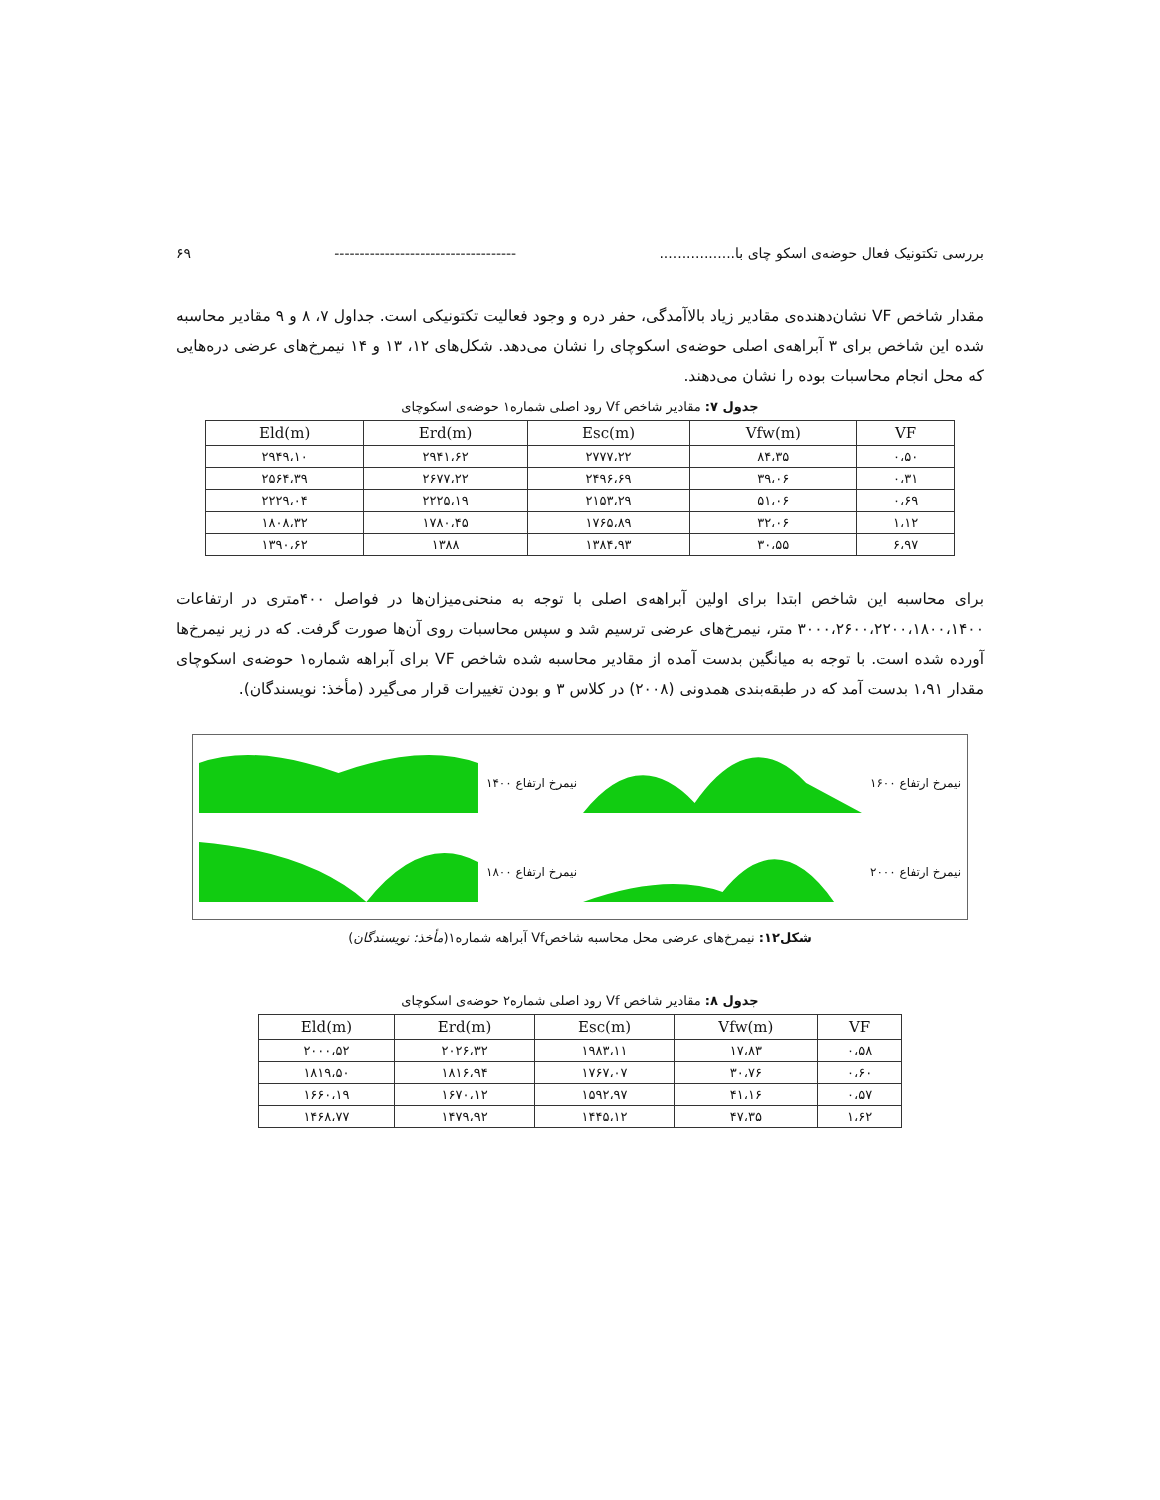بررسی تکتونیک فعال حوضه‌ی اسکو چای با................. ------------------------------------ ۶۹
مقدار شاخص VF نشان‌دهنده‌ی مقادیر زیاد بالاآمدگی، حفر دره و وجود فعالیت تکتونیکی است. جداول ۷، ۸ و ۹ مقادیر محاسبه شده این شاخص برای ۳ آبراهه‌ی اصلی حوضه‌ی اسکوچای را نشان می‌دهد. شکل‌های ۱۲، ۱۳ و ۱۴ نیمرخ‌های عرضی دره‌هایی که محل انجام محاسبات بوده را نشان می‌دهند.
جدول ۷: مقادیر شاخص Vf رود اصلی شماره۱ حوضه‌ی اسکوچای
| VF | Vfw(m) | Esc(m) | Erd(m) | Eld(m) |
| --- | --- | --- | --- | --- |
| ۰،۵۰ | ۸۴،۳۵ | ۲۷۷۷،۲۲ | ۲۹۴۱،۶۲ | ۲۹۴۹،۱۰ |
| ۰،۳۱ | ۳۹،۰۶ | ۲۴۹۶،۶۹ | ۲۶۷۷،۲۲ | ۲۵۶۴،۳۹ |
| ۰،۶۹ | ۵۱،۰۶ | ۲۱۵۳،۲۹ | ۲۲۲۵،۱۹ | ۲۲۲۹،۰۴ |
| ۱،۱۲ | ۳۲،۰۶ | ۱۷۶۵،۸۹ | ۱۷۸۰،۴۵ | ۱۸۰۸،۳۲ |
| ۶،۹۷ | ۳۰،۵۵ | ۱۳۸۴،۹۳ | ۱۳۸۸ | ۱۳۹۰،۶۲ |
برای محاسبه این شاخص ابتدا برای اولین آبراهه‌ی اصلی با توجه به منحنی‌میزان‌ها در فواصل ۴۰۰متری در ارتفاعات ۳۰۰۰،۲۶۰۰،۲۲۰۰،۱۸۰۰،۱۴۰۰ متر، نیمرخ‌های عرضی ترسیم شد و سپس محاسبات روی آن‌ها صورت گرفت. که در زیر نیمرخ‌ها آورده شده است. با توجه به میانگین بدست آمده از مقادیر محاسبه شده شاخص VF برای آبراهه شماره۱ حوضه‌ی اسکوچای مقدار ۱،۹۱ بدست آمد که در طبقه‌بندی همدونی (۲۰۰۸) در کلاس ۳ و بودن تغییرات قرار می‌گیرد (مأخذ: نویسندگان).
نیمرخ ارتفاع ۱۶۰۰
نیمرخ ارتفاع ۱۴۰۰
نیمرخ ارتفاع ۲۰۰۰
نیمرخ ارتفاع ۱۸۰۰
شکل۱۲: نیمرخ‌های عرضی محل محاسبه شاخصVf آبراهه شماره۱(مأخذ: نویسندگان)
جدول ۸: مقادیر شاخص Vf رود اصلی شماره۲ حوضه‌ی اسکوچای
| VF | Vfw(m) | Esc(m) | Erd(m) | Eld(m) |
| --- | --- | --- | --- | --- |
| ۰،۵۸ | ۱۷،۸۳ | ۱۹۸۳،۱۱ | ۲۰۲۶،۳۲ | ۲۰۰۰،۵۲ |
| ۰،۶۰ | ۳۰،۷۶ | ۱۷۶۷،۰۷ | ۱۸۱۶،۹۴ | ۱۸۱۹،۵۰ |
| ۰،۵۷ | ۴۱،۱۶ | ۱۵۹۲،۹۷ | ۱۶۷۰،۱۲ | ۱۶۶۰،۱۹ |
| ۱،۶۲ | ۴۷،۳۵ | ۱۴۴۵،۱۲ | ۱۴۷۹،۹۲ | ۱۴۶۸،۷۷ |